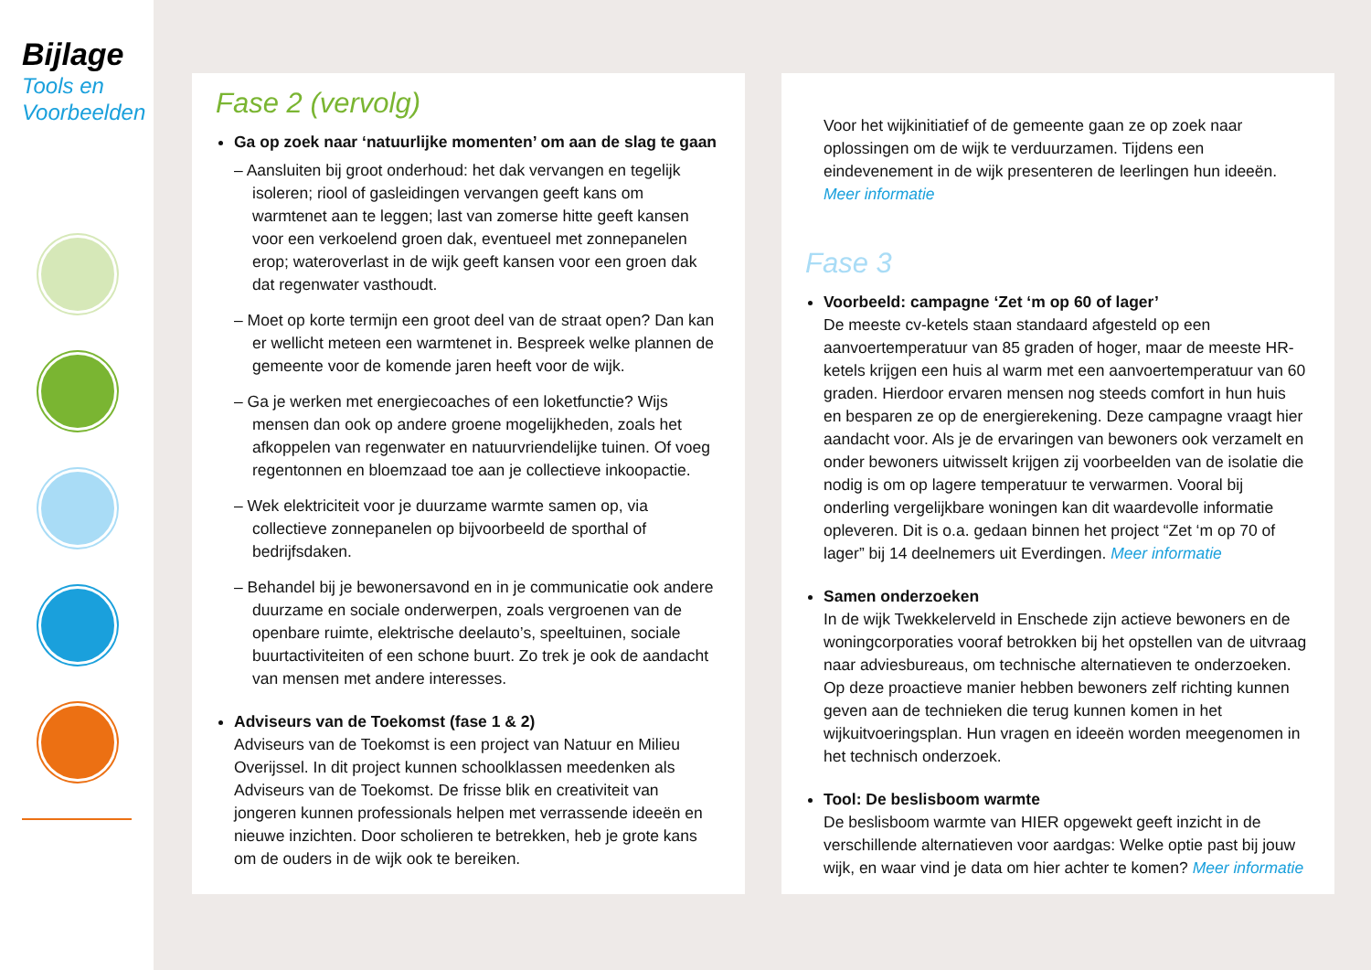Bijlage
Tools en
Voorbeelden
Fase 2 (vervolg)
Ga op zoek naar ‘natuurlijke momenten’ om aan de slag te gaan
– Aansluiten bij groot onderhoud: het dak vervangen en tegelijk isoleren; riool of gasleidingen vervangen geeft kans om warmtenet aan te leggen; last van zomerse hitte geeft kansen voor een verkoelend groen dak, eventueel met zonnepanelen erop; wateroverlast in de wijk geeft kansen voor een groen dak dat regenwater vasthoudt.
– Moet op korte termijn een groot deel van de straat open? Dan kan er wellicht meteen een warmtenet in. Bespreek welke plannen de gemeente voor de komende jaren heeft voor de wijk.
– Ga je werken met energiecoaches of een loketfunctie? Wijs mensen dan ook op andere groene mogelijkheden, zoals het afkoppelen van regenwater en natuurvriendelijke tuinen. Of voeg regentonnen en bloemzaad toe aan je collectieve inkoopactie.
– Wek elektriciteit voor je duurzame warmte samen op, via collectieve zonnepanelen op bijvoorbeeld de sporthal of bedrijfsdaken.
– Behandel bij je bewonersavond en in je communicatie ook andere duurzame en sociale onderwerpen, zoals vergroenen van de openbare ruimte, elektrische deelauto’s, speeltuinen, sociale buurtactiviteiten of een schone buurt. Zo trek je ook de aandacht van mensen met andere interesses.
Adviseurs van de Toekomst (fase 1 & 2)
Adviseurs van de Toekomst is een project van Natuur en Milieu Overijssel. In dit project kunnen schoolklassen meedenken als Adviseurs van de Toekomst. De frisse blik en creativiteit van jongeren kunnen professionals helpen met verrassende ideeën en nieuwe inzichten. Door scholieren te betrekken, heb je grote kans om de ouders in de wijk ook te bereiken.
Voor het wijkinitiatief of de gemeente gaan ze op zoek naar oplossingen om de wijk te verduurzamen. Tijdens een eindevenement in de wijk presenteren de leerlingen hun ideeën. Meer informatie
Fase 3
Voorbeeld: campagne ‘Zet ‘m op 60 of lager’
De meeste cv-ketels staan standaard afgesteld op een aanvoertemperatuur van 85 graden of hoger, maar de meeste HR-ketels krijgen een huis al warm met een aanvoertemperatuur van 60 graden. Hierdoor ervaren mensen nog steeds comfort in hun huis en besparen ze op de energierekening. Deze campagne vraagt hier aandacht voor. Als je de ervaringen van bewoners ook verzamelt en onder bewoners uitwisselt krijgen zij voorbeelden van de isolatie die nodig is om op lagere temperatuur te verwarmen. Vooral bij onderling vergelijkbare woningen kan dit waardevolle informatie opleveren. Dit is o.a. gedaan binnen het project “Zet ‘m op 70 of lager” bij 14 deelnemers uit Everdingen. Meer informatie
Samen onderzoeken
In de wijk Twekkelerveld in Enschede zijn actieve bewoners en de woningcorporaties vooraf betrokken bij het opstellen van de uitvraag naar adviesbureaus, om technische alternatieven te onderzoeken. Op deze proactieve manier hebben bewoners zelf richting kunnen geven aan de technieken die terug kunnen komen in het wijkuitvoeringsplan. Hun vragen en ideeën worden meegenomen in het technisch onderzoek.
Tool: De beslisboom warmte
De beslisboom warmte van HIER opgewekt geeft inzicht in de verschillende alternatieven voor aardgas: Welke optie past bij jouw wijk, en waar vind je data om hier achter te komen? Meer informatie